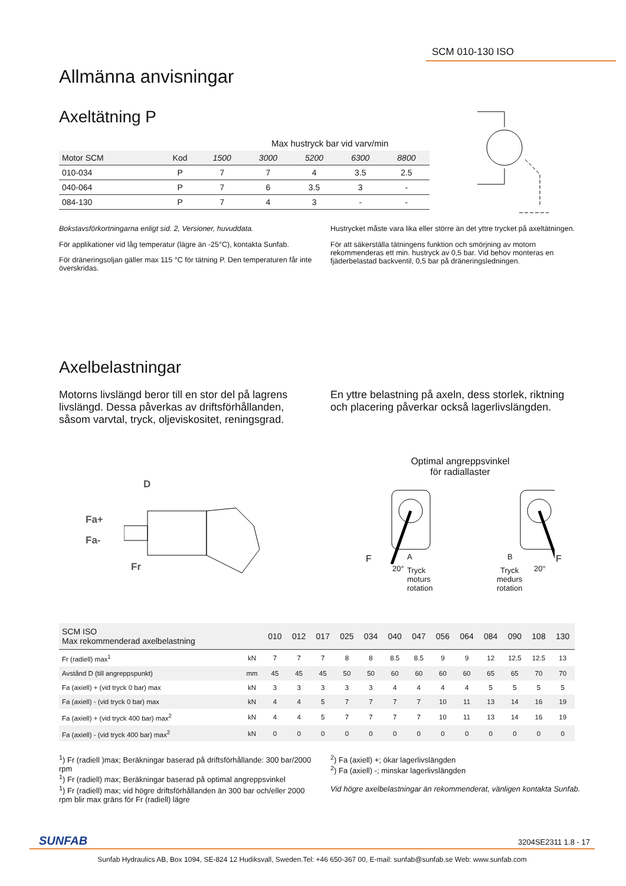SCM 010-130 ISO
Allmänna anvisningar
Axeltätning P
Max hustryck bar vid varv/min
| Motor SCM | Kod | 1500 | 3000 | 5200 | 6300 | 8800 |
| --- | --- | --- | --- | --- | --- | --- |
| 010-034 | P | 7 | 7 | 4 | 3.5 | 2.5 |
| 040-064 | P | 7 | 6 | 3.5 | 3 | - |
| 084-130 | P | 7 | 4 | 3 | - | - |
Bokstavsförkortningarna enligt sid. 2, Versioner, huvuddata.
För applikationer vid låg temperatur (lägre än -25°C), kontakta Sunfab.
För dräneringsoljan gäller max 115 °C för tätning P. Den temperaturen får inte överskridas.
Hustrycket måste vara lika eller större än det yttre trycket på axeltätningen.
För att säkerställa tätningens funktion och smörjning av motorn rekommenderas ett min. hustryck av 0,5 bar. Vid behov monteras en fjäderbelastad backventil, 0,5 bar på dräneringsledningen.
Axelbelastningar
Motorns livslängd beror till en stor del på lagrens livslängd. Dessa påverkas av driftsförhållanden, såsom varvtal, tryck, oljeviskositet, reningsgrad.
En yttre belastning på axeln, dess storlek, riktning och placering påverkar också lagerlivslängden.
D
Fa+
Fa-
Fr
Optimal angreppsvinkel för radiallaster
F
20°
A
Tryck
moturs
rotation
B
Tryck
medurs
rotation
20°
F
| SCM ISO Max rekommenderad axelbelastning | | 010 | 012 | 017 | 025 | 034 | 040 | 047 | 056 | 064 | 084 | 090 | 108 | 130 |
| --- | --- | --- | --- | --- | --- | --- | --- | --- | --- | --- | --- | --- | --- | --- |
| Fr (radiell) max<sup>1</sup> | kN | 7 | 7 | 7 | 8 | 8 | 8.5 | 8.5 | 9 | 9 | 12 | 12.5 | 12.5 | 13 |
| Avstånd D (till angreppspunkt) | mm | 45 | 45 | 45 | 50 | 50 | 60 | 60 | 60 | 60 | 65 | 65 | 70 | 70 |
| Fa (axiell) + (vid tryck 0 bar) max | kN | 3 | 3 | 3 | 3 | 3 | 4 | 4 | 4 | 4 | 5 | 5 | 5 | 5 |
| Fa (axiell) - (vid tryck 0 bar) max | kN | 4 | 4 | 5 | 7 | 7 | 7 | 7 | 10 | 11 | 13 | 14 | 16 | 19 |
| Fa (axiell) + (vid tryck 400 bar) max<sup>2</sup> | kN | 4 | 4 | 5 | 7 | 7 | 7 | 7 | 10 | 11 | 13 | 14 | 16 | 19 |
| Fa (axiell) - (vid tryck 400 bar) max<sup>2</sup> | kN | 0 | 0 | 0 | 0 | 0 | 0 | 0 | 0 | 0 | 0 | 0 | 0 | 0 |
<sup>1</sup>) Fr (radiell )max; Beräkningar baserad på driftsförhållande: 300 bar/2000 rpm
<sup>1</sup>) Fr (radiell) max; Beräkningar baserad på optimal angreppsvinkel
<sup>1</sup>) Fr (radiell) max; vid högre driftsförhållanden än 300 bar och/eller 2000 rpm blir max gräns för Fr (radiell) lägre
<sup>2</sup>) Fa (axiell) +; ökar lagerlivslängden
<sup>2</sup>) Fa (axiell) -; minskar lagerlivslängden
Vid högre axelbelastningar än rekommenderat, vänligen kontakta Sunfab.
SUNFAB 3204SE2311 1.8 - 17
Sunfab Hydraulics AB, Box 1094, SE-824 12 Hudiksvall, Sweden.Tel: +46 650-367 00, E-mail: sunfab@sunfab.se Web: www.sunfab.com